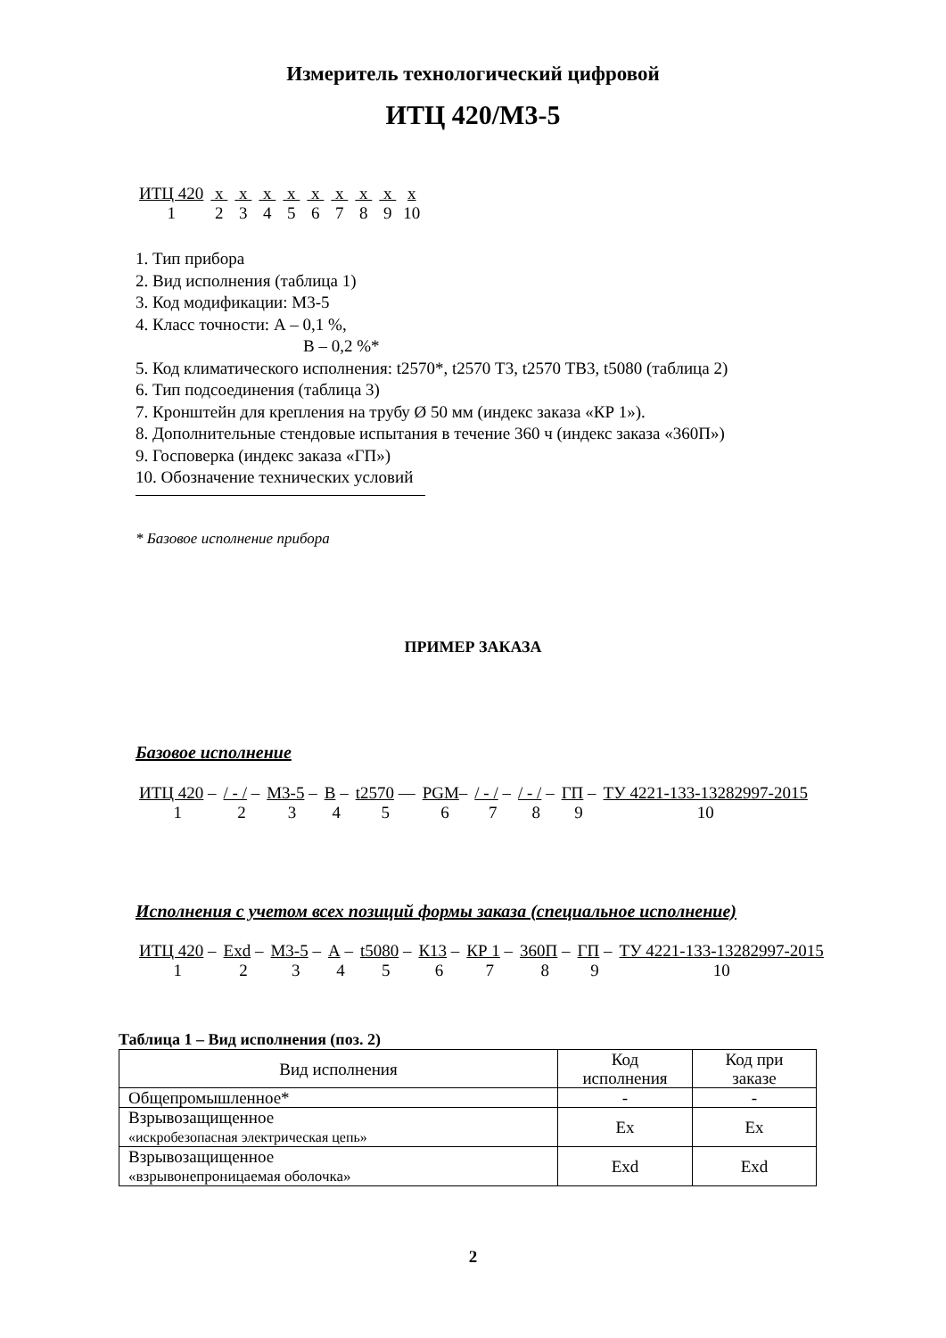Измеритель технологический цифровой
ИТЦ 420/М3-5
| ИТЦ 420 | x | x | x | x | x | x | x | x | x |
| 1 | 2 | 3 | 4 | 5 | 6 | 7 | 8 | 9 | 10 |
1. Тип прибора
2. Вид исполнения (таблица 1)
3. Код модификации: М3-5
4. Класс точности: А – 0,1 %,
В – 0,2 %*
5. Код климатического исполнения: t2570*, t2570 Т3, t2570 ТВ3, t5080 (таблица 2)
6. Тип подсоединения (таблица 3)
7. Кронштейн для крепления на трубу Ø 50 мм (индекс заказа «КР 1»).
8. Дополнительные стендовые испытания в течение 360 ч (индекс заказа «360П»)
9. Госповерка (индекс заказа «ГП»)
10. Обозначение технических условий
* Базовое исполнение прибора
ПРИМЕР ЗАКАЗА
Базовое исполнение
| ИТЦ 420 – | / - / – | М3-5 – | В – | t2570 — | PGM – | / - / – | / - / – | ГП – | ТУ 4221-133-13282997-2015 |
| 1 | 2 | 3 | 4 | 5 | 6 | 7 | 8 | 9 | 10 |
Исполнения с учетом всех позиций формы заказа (специальное исполнение)
| ИТЦ 420 – | Exd – | М3-5 – | А – | t5080 – | К13 – | КР 1 – | 360П – | ГП – | ТУ 4221-133-13282997-2015 |
| 1 | 2 | 3 | 4 | 5 | 6 | 7 | 8 | 9 | 10 |
Таблица 1 – Вид исполнения (поз. 2)
| Вид исполнения | Код исполнения | Код при заказе |
| --- | --- | --- |
| Общепромышленное* | - | - |
| Взрывозащищенное «искробезопасная электрическая цепь» | Ex | Ex |
| Взрывозащищенное «взрывонепроницаемая оболочка» | Exd | Exd |
2